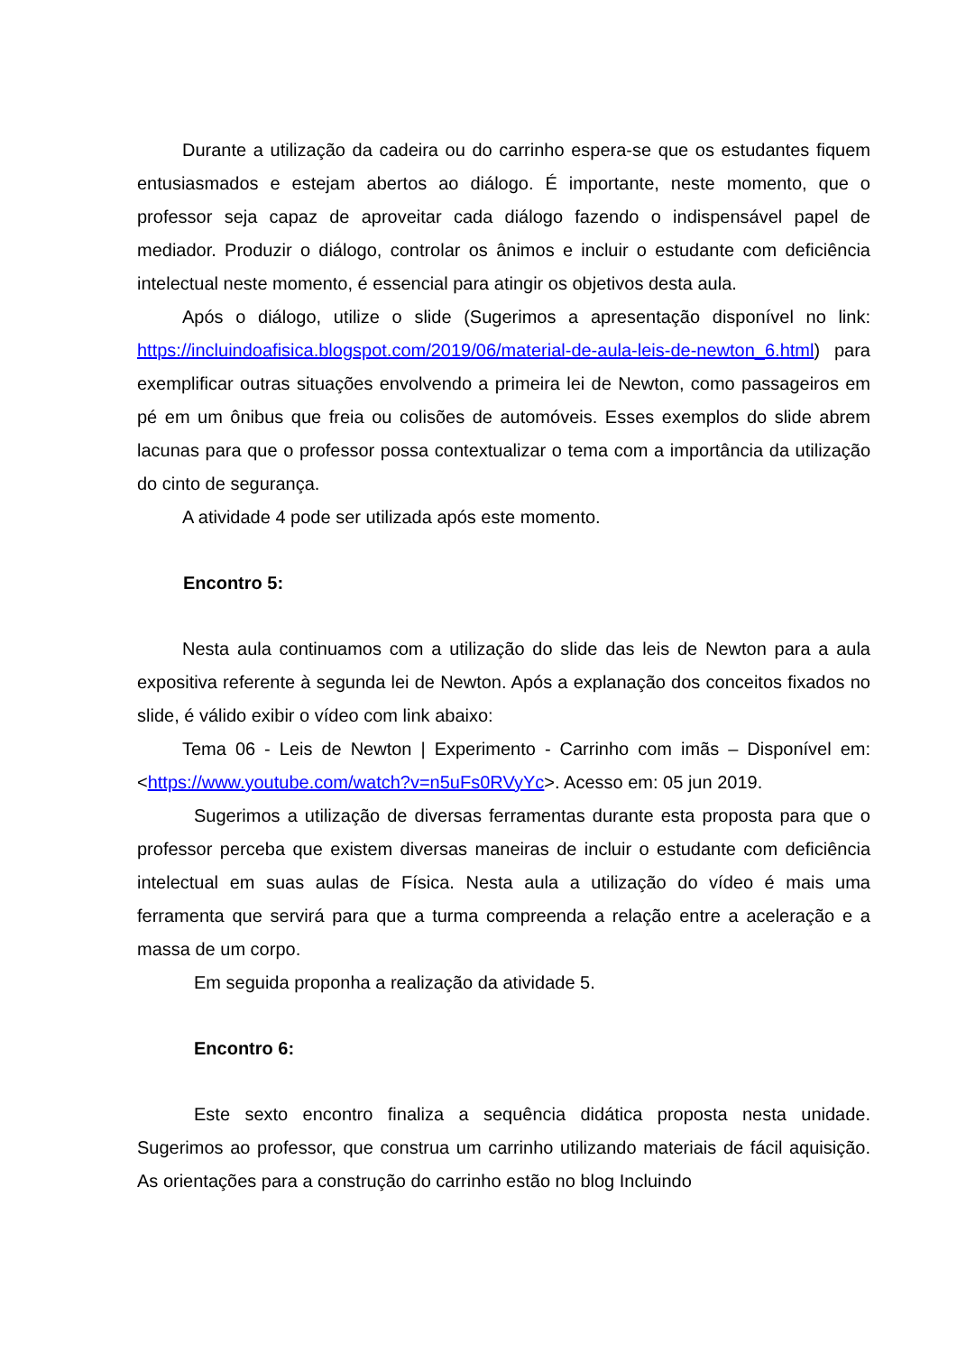Durante a utilização da cadeira ou do carrinho espera-se que os estudantes fiquem entusiasmados e estejam abertos ao diálogo. É importante, neste momento, que o professor seja capaz de aproveitar cada diálogo fazendo o indispensável papel de mediador. Produzir o diálogo, controlar os ânimos e incluir o estudante com deficiência intelectual neste momento, é essencial para atingir os objetivos desta aula.
Após o diálogo, utilize o slide (Sugerimos a apresentação disponível no link: https://incluindoafisica.blogspot.com/2019/06/material-de-aula-leis-de-newton_6.html) para exemplificar outras situações envolvendo a primeira lei de Newton, como passageiros em pé em um ônibus que freia ou colisões de automóveis. Esses exemplos do slide abrem lacunas para que o professor possa contextualizar o tema com a importância da utilização do cinto de segurança.
A atividade 4 pode ser utilizada após este momento.
Encontro 5:
Nesta aula continuamos com a utilização do slide das leis de Newton para a aula expositiva referente à segunda lei de Newton. Após a explanação dos conceitos fixados no slide, é válido exibir o vídeo com link abaixo:
Tema 06 - Leis de Newton | Experimento - Carrinho com imãs – Disponível em: <https://www.youtube.com/watch?v=n5uFs0RVyYc>. Acesso em: 05 jun 2019.
Sugerimos a utilização de diversas ferramentas durante esta proposta para que o professor perceba que existem diversas maneiras de incluir o estudante com deficiência intelectual em suas aulas de Física. Nesta aula a utilização do vídeo é mais uma ferramenta que servirá para que a turma compreenda a relação entre a aceleração e a massa de um corpo.
Em seguida proponha a realização da atividade 5.
Encontro 6:
Este sexto encontro finaliza a sequência didática proposta nesta unidade. Sugerimos ao professor, que construa um carrinho utilizando materiais de fácil aquisição. As orientações para a construção do carrinho estão no blog Incluindo